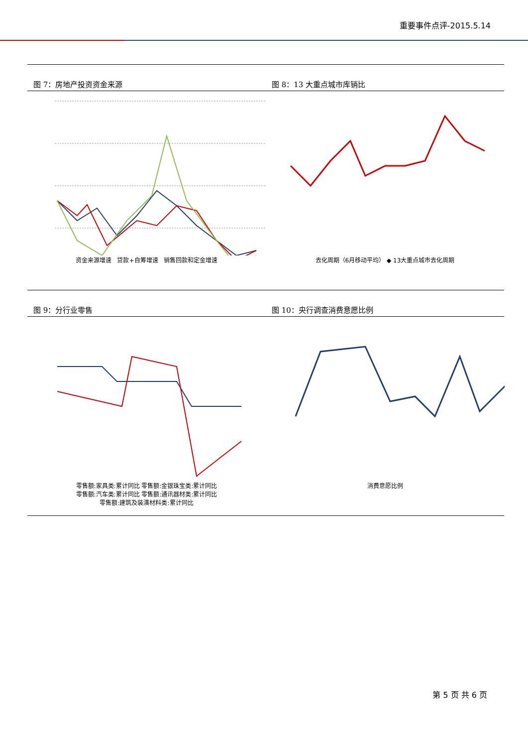重要事件点评-2015.5.14
图 7：房地产投资资金来源
资金来源增速 贷款+自筹增速 销售回款和定金增速
图 8：13 大重点城市库销比
去化周期（6月移动平均） ◆ 13大重点城市去化周期
图 9：分行业零售
零售额:家具类:累计同比 零售额:金银珠宝类:累计同比
零售额:汽车类:累计同比 零售额:通讯器材类:累计同比
零售额:建筑及装潢材料类:累计同比
图 10：央行调查消费意愿比例
消费意愿比例
第 5 页 共 6 页